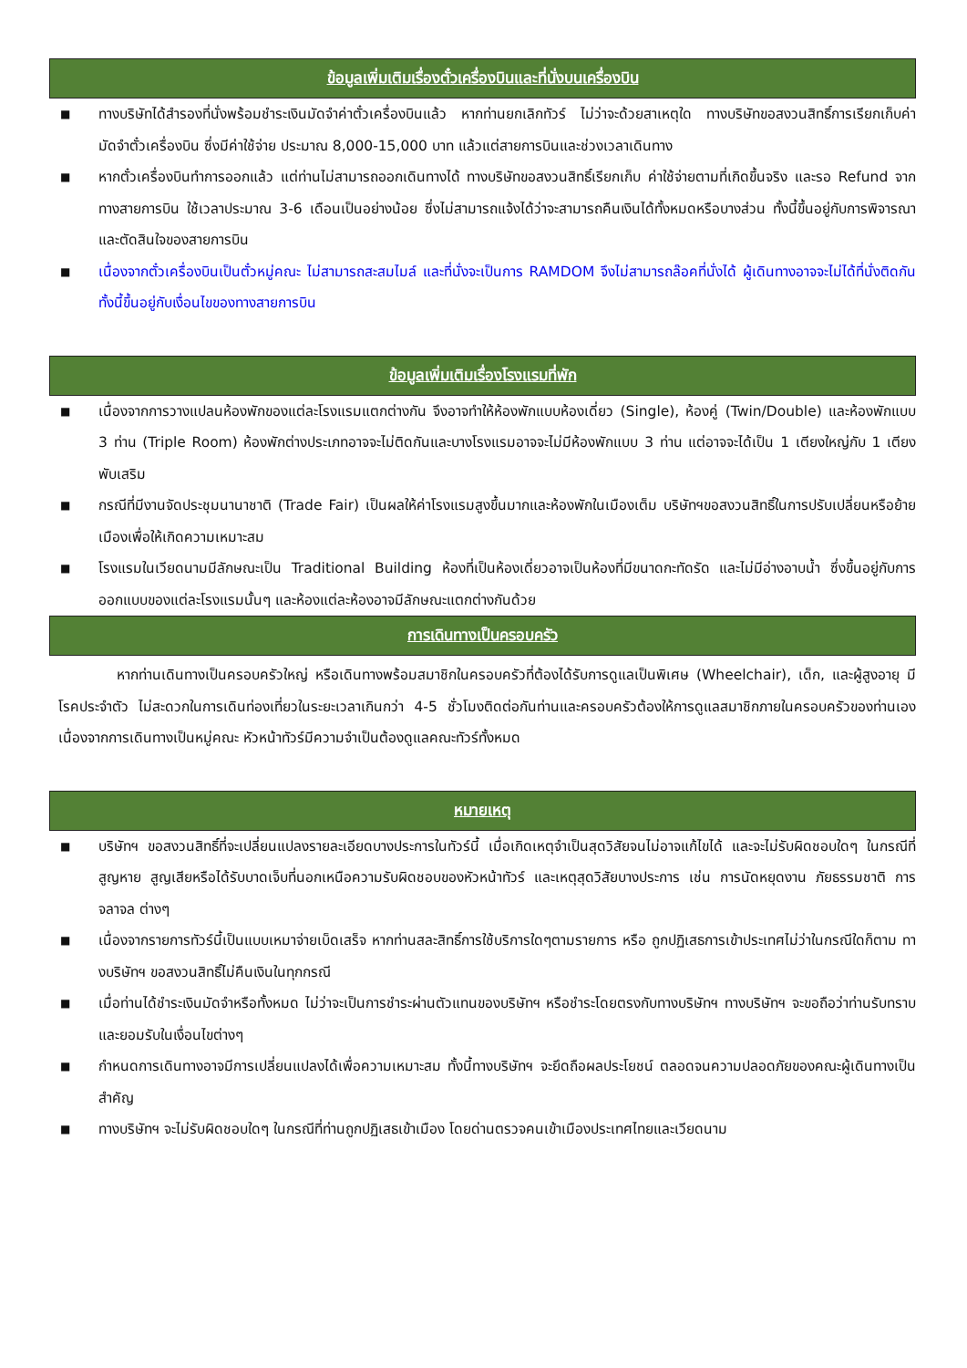ข้อมูลเพิ่มเติมเรื่องตั๋วเครื่องบินและที่นั่งบนเครื่องบิน
■ ทางบริษัทได้สำรองที่นั่งพร้อมชำระเงินมัดจำค่าตั๋วเครื่องบินแล้ว หากท่านยกเลิกทัวร์ ไม่ว่าจะด้วยสาเหตุใด ทางบริษัทขอสงวนสิทธิ์การเรียกเก็บค่ามัดจำตั๋วเครื่องบิน ซึ่งมีค่าใช้จ่าย ประมาณ 8,000-15,000 บาท แล้วแต่สายการบินและช่วงเวลาเดินทาง
■ หากตั๋วเครื่องบินทำการออกแล้ว แต่ท่านไม่สามารถออกเดินทางได้ ทางบริษัทขอสงวนสิทธิ์เรียกเก็บ ค่าใช้จ่ายตามที่เกิดขึ้นจริง และรอ Refund จากทางสายการบิน ใช้เวลาประมาณ 3-6 เดือนเป็นอย่างน้อย ซึ่งไม่สามารถแจ้งได้ว่าจะสามารถคืนเงินได้ทั้งหมดหรือบางส่วน ทั้งนี้ขึ้นอยู่กับการพิจารณาและตัดสินใจของสายการบิน
■ เนื่องจากตั๋วเครื่องบินเป็นตั๋วหมู่คณะ ไม่สามารถสะสมไมล์ และที่นั่งจะเป็นการ RAMDOM จึงไม่สามารถล๊อคที่นั่งได้ ผู้เดินทางอาจจะไม่ได้ที่นั่งติดกัน ทั้งนี้ขึ้นอยู่กับเงื่อนไขของทางสายการบิน
ข้อมูลเพิ่มเติมเรื่องโรงแรมที่พัก
■ เนื่องจากการวางแปลนห้องพักของแต่ละโรงแรมแตกต่างกัน จึงอาจทำให้ห้องพักแบบห้องเดี่ยว (Single), ห้องคู่ (Twin/Double) และห้องพักแบบ 3 ท่าน (Triple Room) ห้องพักต่างประเภทอาจจะไม่ติดกันและบางโรงแรมอาจจะไม่มีห้องพักแบบ 3 ท่าน แต่อาจจะได้เป็น 1 เตียงใหญ่กับ 1 เตียงพับเสริม
■ กรณีที่มีงานจัดประชุมนานาชาติ (Trade Fair) เป็นผลให้ค่าโรงแรมสูงขึ้นมากและห้องพักในเมืองเต็ม บริษัทฯขอสงวนสิทธิ์ในการปรับเปลี่ยนหรือย้ายเมืองเพื่อให้เกิดความเหมาะสม
■ โรงแรมในเวียดนามมีลักษณะเป็น Traditional Building ห้องที่เป็นห้องเดี่ยวอาจเป็นห้องที่มีขนาดกะทัดรัด และไม่มีอ่างอาบน้ำ ซึ่งขึ้นอยู่กับการออกแบบของแต่ละโรงแรมนั้นๆ และห้องแต่ละห้องอาจมีลักษณะแตกต่างกันด้วย
การเดินทางเป็นครอบครัว
หากท่านเดินทางเป็นครอบครัวใหญ่ หรือเดินทางพร้อมสมาชิกในครอบครัวที่ต้องได้รับการดูแลเป็นพิเศษ (Wheelchair), เด็ก, และผู้สูงอายุ มีโรคประจำตัว ไม่สะดวกในการเดินท่องเที่ยวในระยะเวลาเกินกว่า 4-5 ชั่วโมงติดต่อกันท่านและครอบครัวต้องให้การดูแลสมาชิกภายในครอบครัวของท่านเอง เนื่องจากการเดินทางเป็นหมู่คณะ หัวหน้าทัวร์มีความจำเป็นต้องดูแลคณะทัวร์ทั้งหมด
หมายเหตุ
■ บริษัทฯ ขอสงวนสิทธิ์ที่จะเปลี่ยนแปลงรายละเอียดบางประการในทัวร์นี้ เมื่อเกิดเหตุจำเป็นสุดวิสัยจนไม่อาจแก้ไขได้ และจะไม่รับผิดชอบใดๆ ในกรณีที่สูญหาย สูญเสียหรือได้รับบาดเจ็บที่นอกเหนือความรับผิดชอบของหัวหน้าทัวร์ และเหตุสุดวิสัยบางประการ เช่น การนัดหยุดงาน ภัยธรรมชาติ การจลาจล ต่างๆ
■ เนื่องจากรายการทัวร์นี้เป็นแบบเหมาจ่ายเบ็ดเสร็จ หากท่านสละสิทธิ์การใช้บริการใดๆตามรายการ หรือ ถูกปฏิเสธการเข้าประเทศไม่ว่าในกรณีใดก็ตาม ทางบริษัทฯ ขอสงวนสิทธิ์ไม่คืนเงินในทุกกรณี
■ เมื่อท่านได้ชำระเงินมัดจำหรือทั้งหมด ไม่ว่าจะเป็นการชำระผ่านตัวแทนของบริษัทฯ หรือชำระโดยตรงกับทางบริษัทฯ ทางบริษัทฯ จะขอถือว่าท่านรับทราบและยอมรับในเงื่อนไขต่างๆ
■ กำหนดการเดินทางอาจมีการเปลี่ยนแปลงได้เพื่อความเหมาะสม ทั้งนี้ทางบริษัทฯ จะยึดถือผลประโยชน์ ตลอดจนความปลอดภัยของคณะผู้เดินทางเป็นสำคัญ
■ ทางบริษัทฯ จะไม่รับผิดชอบใดๆ ในกรณีที่ท่านถูกปฏิเสธเข้าเมือง โดยด่านตรวจคนเข้าเมืองประเทศไทยและเวียดนาม